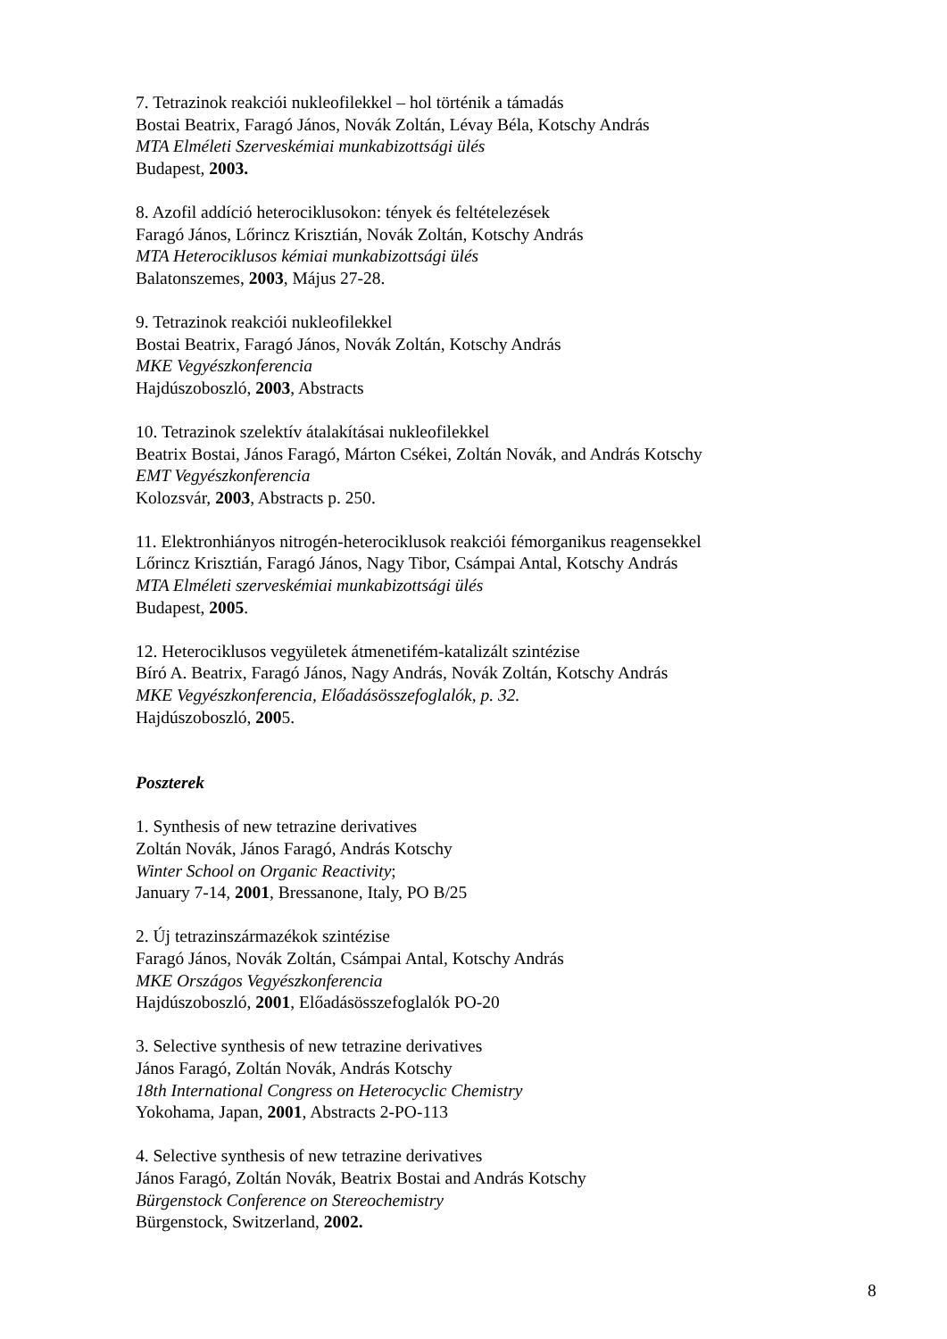7. Tetrazinok reakciói nukleofilekkel – hol történik a támadás
Bostai Beatrix, Faragó János, Novák Zoltán, Lévay Béla, Kotschy András
MTA Elméleti Szerveskémiai munkabizottsági ülés
Budapest, 2003.
8. Azofil addíció heterociklusokon: tények és feltételezések
Faragó János, Lőrincz Krisztián, Novák Zoltán, Kotschy András
MTA Heterociklusos kémiai munkabizottsági ülés
Balatonszemes, 2003, Május 27-28.
9. Tetrazinok reakciói nukleofilekkel
Bostai Beatrix, Faragó János, Novák Zoltán, Kotschy András
MKE Vegyészkonferencia
Hajdúszoboszló, 2003, Abstracts
10. Tetrazinok szelektív átalakításai nukleofilekkel
Beatrix Bostai, János Faragó, Márton Csékei, Zoltán Novák, and András Kotschy
EMT Vegyészkonferencia
Kolozsvár, 2003, Abstracts p. 250.
11. Elektronhiányos nitrogén-heterociklusok reakciói fémorganikus reagensekkel
Lőrincz Krisztián, Faragó János, Nagy Tibor, Csámpai Antal, Kotschy András
MTA Elméleti szerveskémiai munkabizottsági ülés
Budapest, 2005.
12. Heterociklusos vegyületek átmenetifém-katalizált szintézise
Bíró A. Beatrix, Faragó János, Nagy András, Novák Zoltán, Kotschy András
MKE Vegyészkonferencia, Előadásösszefoglalók, p. 32.
Hajdúszoboszló, 2005.
Poszterek
1. Synthesis of new tetrazine derivatives
Zoltán Novák, János Faragó, András Kotschy
Winter School on Organic Reactivity;
January 7-14, 2001, Bressanone, Italy, PO B/25
2. Új tetrazinszármazékok szintézise
Faragó János, Novák Zoltán, Csámpai Antal, Kotschy András
MKE Országos Vegyészkonferencia
Hajdúszoboszló, 2001, Előadásösszefoglalók PO-20
3. Selective synthesis of new tetrazine derivatives
János Faragó, Zoltán Novák, András Kotschy
18th International Congress on Heterocyclic Chemistry
Yokohama, Japan, 2001, Abstracts 2-PO-113
4. Selective synthesis of new tetrazine derivatives
János Faragó, Zoltán Novák, Beatrix Bostai and András Kotschy
Bürgenstock Conference on Stereochemistry
Bürgenstock, Switzerland, 2002.
8